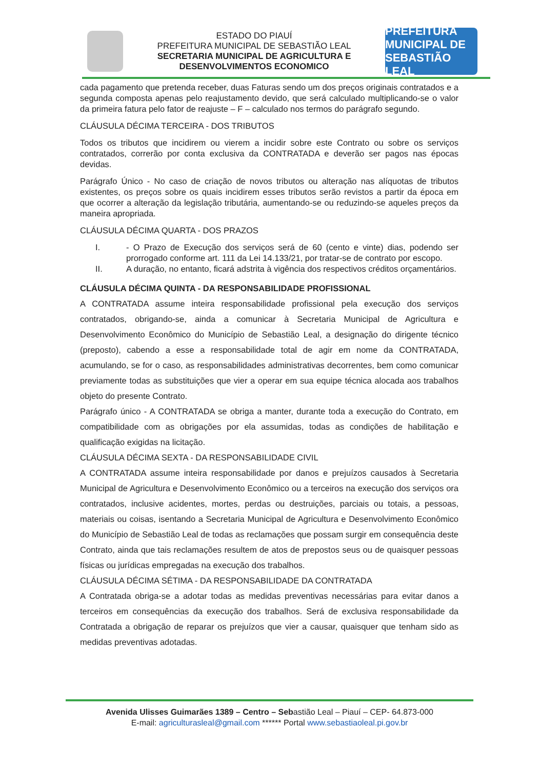ESTADO DO PIAUÍ
PREFEITURA MUNICIPAL DE SEBASTIÃO LEAL
SECRETARIA MUNICIPAL DE AGRICULTURA E
DESENVOLVIMENTOS ECONOMICO
PREFEITURA MUNICIPAL DE
SEBASTIÃO LEAL
cada pagamento que pretenda receber, duas Faturas sendo um dos preços originais contratados e a segunda composta apenas pelo reajustamento devido, que será calculado multiplicando-se o valor da primeira fatura pelo fator de reajuste – F – calculado nos termos do parágrafo segundo.
CLÁUSULA DÉCIMA TERCEIRA - DOS TRIBUTOS
Todos os tributos que incidirem ou vierem a incidir sobre este Contrato ou sobre os serviços contratados, correrão por conta exclusiva da CONTRATADA e deverão ser pagos nas épocas devidas.
Parágrafo Único - No caso de criação de novos tributos ou alteração nas alíquotas de tributos existentes, os preços sobre os quais incidirem esses tributos serão revistos a partir da época em que ocorrer a alteração da legislação tributária, aumentando-se ou reduzindo-se aqueles preços da maneira apropriada.
CLÁUSULA DÉCIMA QUARTA - DOS PRAZOS
I. - O Prazo de Execução dos serviços será de 60 (cento e vinte) dias, podendo ser prorrogado conforme art. 111 da Lei 14.133/21, por tratar-se de contrato por escopo.
II. A duração, no entanto, ficará adstrita à vigência dos respectivos créditos orçamentários.
CLÁUSULA DÉCIMA QUINTA - DA RESPONSABILIDADE PROFISSIONAL
A CONTRATADA assume inteira responsabilidade profissional pela execução dos serviços contratados, obrigando-se, ainda a comunicar à Secretaria Municipal de Agricultura e Desenvolvimento Econômico do Município de Sebastião Leal, a designação do dirigente técnico (preposto), cabendo a esse a responsabilidade total de agir em nome da CONTRATADA, acumulando, se for o caso, as responsabilidades administrativas decorrentes, bem como comunicar previamente todas as substituições que vier a operar em sua equipe técnica alocada aos trabalhos objeto do presente Contrato.
Parágrafo único - A CONTRATADA se obriga a manter, durante toda a execução do Contrato, em compatibilidade com as obrigações por ela assumidas, todas as condições de habilitação e qualificação exigidas na licitação.
CLÁUSULA DÉCIMA SEXTA - DA RESPONSABILIDADE CIVIL
A CONTRATADA assume inteira responsabilidade por danos e prejuízos causados à Secretaria Municipal de Agricultura e Desenvolvimento Econômico ou a terceiros na execução dos serviços ora contratados, inclusive acidentes, mortes, perdas ou destruições, parciais ou totais, a pessoas, materiais ou coisas, isentando a Secretaria Municipal de Agricultura e Desenvolvimento Econômico do Município de Sebastião Leal de todas as reclamações que possam surgir em consequência deste Contrato, ainda que tais reclamações resultem de atos de prepostos seus ou de quaisquer pessoas físicas ou jurídicas empregadas na execução dos trabalhos.
CLÁUSULA DÉCIMA SÉTIMA - DA RESPONSABILIDADE DA CONTRATADA
A Contratada obriga-se a adotar todas as medidas preventivas necessárias para evitar danos a terceiros em consequências da execução dos trabalhos. Será de exclusiva responsabilidade da Contratada a obrigação de reparar os prejuízos que vier a causar, quaisquer que tenham sido as medidas preventivas adotadas.
Avenida Ulisses Guimarães 1389 – Centro – Sebastião Leal – Piauí – CEP- 64.873-000
E-mail: agriculturasleal@gmail.com ****** Portal www.sebastiaoleal.pi.gov.br